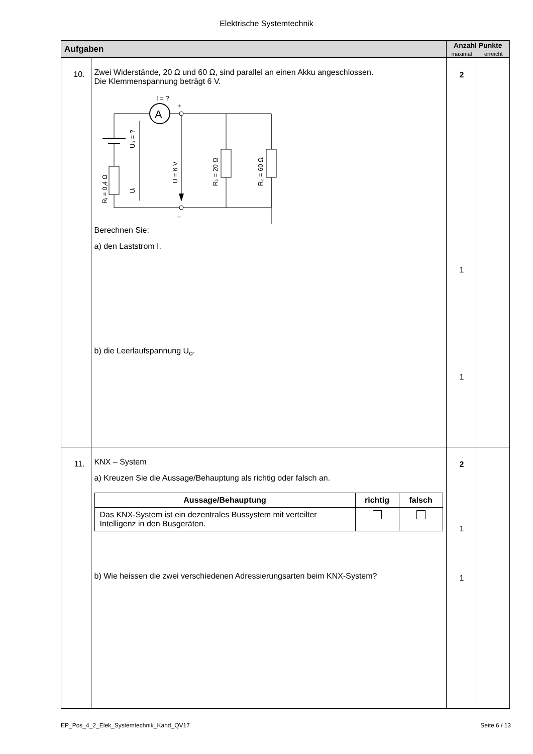Elektrische Systemtechnik
| Aufgaben | | Anzahl Punkte | |
| --- | --- | --- | --- |
| | | maximal | erreicht |
| 10. | Zwei Widerstände, 20 Ω und 60 Ω, sind parallel an einen Akku angeschlossen. Die Klemmenspannung beträgt 6 V. I = ? + A – Rᵢ = 0,4 Ω U₀ = ? Uᵢ U = 6 V R₁ = 20 Ω R₂ = 60 Ω Berechnen Sie: a) den Laststrom I. b) die Leerlaufspannung U<sub>o</sub>. | 2 1 1 | |
| 11. | KNX – System a) Kreuzen Sie die Aussage/Behauptung als richtig oder falsch an. / Aussage/Behauptung / richtig / falsch / / --- / --- / --- / / Das KNX-System ist ein dezentrales Bussystem mit verteilter Intelligenz in den Busgeräten. / / / b) Wie heissen die zwei verschiedenen Adressierungsarten beim KNX-System? | 2 1 1 | |
EP_Pos_4_2_Elek_Systemtechnik_Kand_QV17 Seite 6 / 13